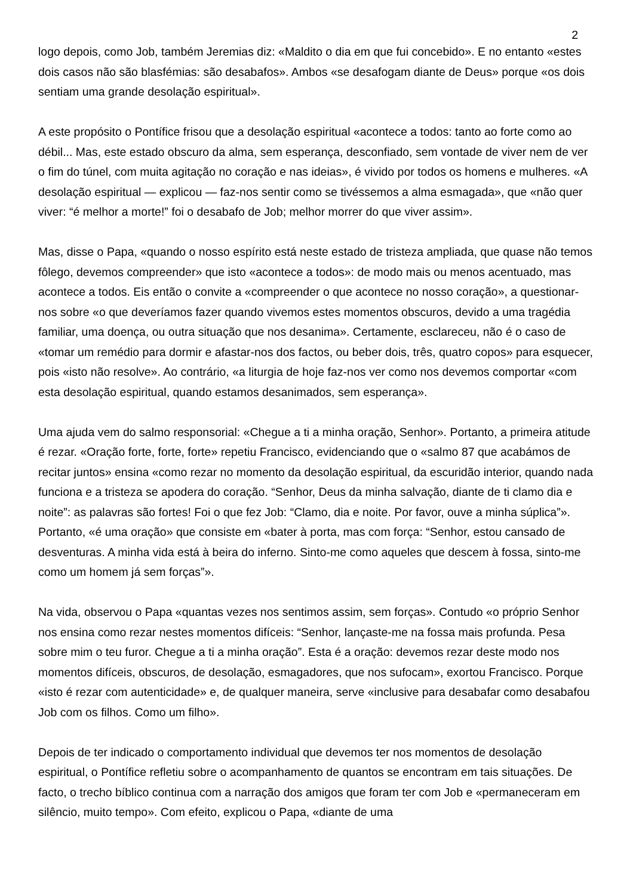2
logo depois, como Job, também Jeremias diz: «Maldito o dia em que fui concebido». E no entanto «estes dois casos não são blasfémias: são desabafos». Ambos «se desafogam diante de Deus» porque «os dois sentiam uma grande desolação espiritual».
A este propósito o Pontífice frisou que a desolação espiritual «acontece a todos: tanto ao forte como ao débil... Mas, este estado obscuro da alma, sem esperança, desconfiado, sem vontade de viver nem de ver o fim do túnel, com muita agitação no coração e nas ideias», é vivido por todos os homens e mulheres. «A desolação espiritual — explicou — faz-nos sentir como se tivéssemos a alma esmagada», que «não quer viver: “é melhor a morte!” foi o desabafo de Job; melhor morrer do que viver assim».
Mas, disse o Papa, «quando o nosso espírito está neste estado de tristeza ampliada, que quase não temos fôlego, devemos compreender» que isto «acontece a todos»: de modo mais ou menos acentuado, mas acontece a todos. Eis então o convite a «compreender o que acontece no nosso coração», a questionar-nos sobre «o que deveríamos fazer quando vivemos estes momentos obscuros, devido a uma tragédia familiar, uma doença, ou outra situação que nos desanima». Certamente, esclareceu, não é o caso de «tomar um remédio para dormir e afastar-nos dos factos, ou beber dois, três, quatro copos» para esquecer, pois «isto não resolve». Ao contrário, «a liturgia de hoje faz-nos ver como nos devemos comportar «com esta desolação espiritual, quando estamos desanimados, sem esperança».
Uma ajuda vem do salmo responsorial: «Chegue a ti a minha oração, Senhor». Portanto, a primeira atitude é rezar. «Oração forte, forte, forte» repetiu Francisco, evidenciando que o «salmo 87 que acabámos de recitar juntos» ensina «como rezar no momento da desolação espiritual, da escuridão interior, quando nada funciona e a tristeza se apodera do coração. “Senhor, Deus da minha salvação, diante de ti clamo dia e noite”: as palavras são fortes! Foi o que fez Job: “Clamo, dia e noite. Por favor, ouve a minha súplica”». Portanto, «é uma oração» que consiste em «bater à porta, mas com força: “Senhor, estou cansado de desventuras. A minha vida está à beira do inferno. Sinto-me como aqueles que descem à fossa, sinto-me como um homem já sem forças”».
Na vida, observou o Papa «quantas vezes nos sentimos assim, sem forças». Contudo «o próprio Senhor nos ensina como rezar nestes momentos difíceis: “Senhor, lançaste-me na fossa mais profunda. Pesa sobre mim o teu furor. Chegue a ti a minha oração”. Esta é a oração: devemos rezar deste modo nos momentos difíceis, obscuros, de desolação, esmagadores, que nos sufocam», exortou Francisco. Porque «isto é rezar com autenticidade» e, de qualquer maneira, serve «inclusive para desabafar como desabafou Job com os filhos. Como um filho».
Depois de ter indicado o comportamento individual que devemos ter nos momentos de desolação espiritual, o Pontífice refletiu sobre o acompanhamento de quantos se encontram em tais situações. De facto, o trecho bíblico continua com a narração dos amigos que foram ter com Job e «permaneceram em silêncio, muito tempo». Com efeito, explicou o Papa, «diante de uma